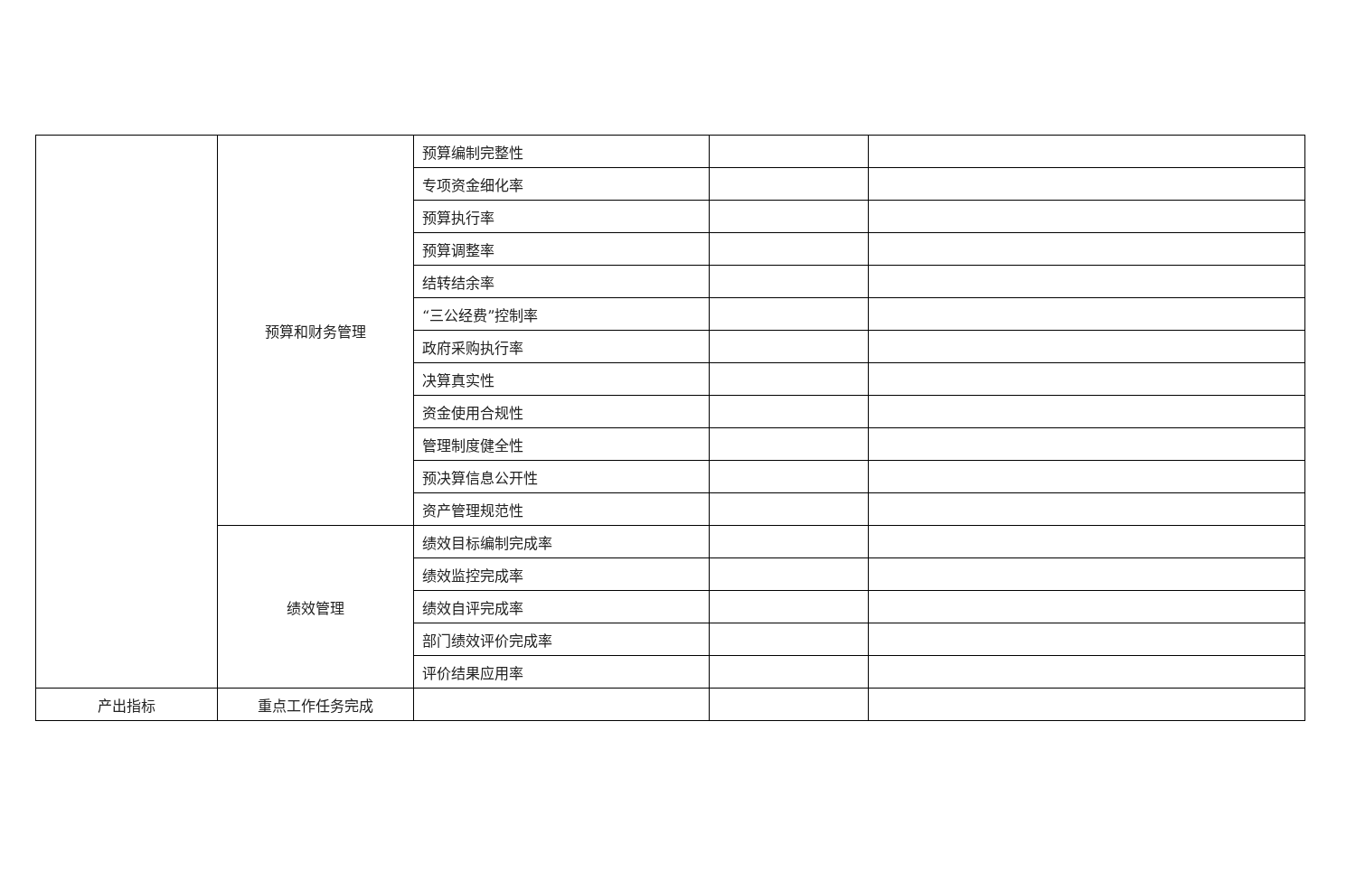| | 预算和财务管理 | 预算编制完整性 | | |
| | | 专项资金细化率 | | |
| | | 预算执行率 | | |
| | | 预算调整率 | | |
| | | 结转结余率 | | |
| | | “三公经费”控制率 | | |
| | | 政府采购执行率 | | |
| | | 决算真实性 | | |
| | | 资金使用合规性 | | |
| | | 管理制度健全性 | | |
| | | 预决算信息公开性 | | |
| | | 资产管理规范性 | | |
| | 绩效管理 | 绩效目标编制完成率 | | |
| | | 绩效监控完成率 | | |
| | | 绩效自评完成率 | | |
| | | 部门绩效评价完成率 | | |
| | | 评价结果应用率 | | |
| 产出指标 | 重点工作任务完成 | | | |